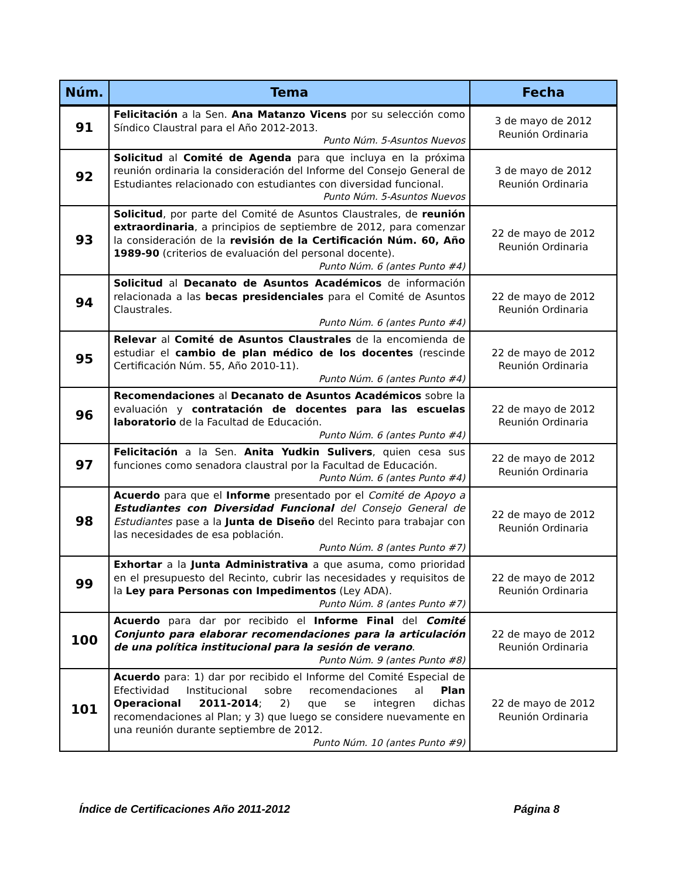| Núm. | Tema | Fecha |
| --- | --- | --- |
| 91 | Felicitación a la Sen. Ana Matanzo Vicens por su selección como Síndico Claustral para el Año 2012-2013. Punto Núm. 5-Asuntos Nuevos | 3 de mayo de 2012 Reunión Ordinaria |
| 92 | Solicitud al Comité de Agenda para que incluya en la próxima reunión ordinaria la consideración del Informe del Consejo General de Estudiantes relacionado con estudiantes con diversidad funcional. Punto Núm. 5-Asuntos Nuevos | 3 de mayo de 2012 Reunión Ordinaria |
| 93 | Solicitud , por parte del Comité de Asuntos Claustrales, de reunión extraordinaria , a principios de septiembre de 2012, para comenzar la consideración de la revisión de la Certificación Núm. 60, Año 1989-90 (criterios de evaluación del personal docente). Punto Núm. 6 (antes Punto #4) | 22 de mayo de 2012 Reunión Ordinaria |
| 94 | Solicitud al Decanato de Asuntos Académicos de información relacionada a las becas presidenciales para el Comité de Asuntos Claustrales. Punto Núm. 6 (antes Punto #4) | 22 de mayo de 2012 Reunión Ordinaria |
| 95 | Relevar al Comité de Asuntos Claustrales de la encomienda de estudiar el cambio de plan médico de los docentes (rescinde Certificación Núm. 55, Año 2010-11). Punto Núm. 6 (antes Punto #4) | 22 de mayo de 2012 Reunión Ordinaria |
| 96 | Recomendaciones al Decanato de Asuntos Académicos sobre la evaluación y contratación de docentes para las escuelas laboratorio de la Facultad de Educación. Punto Núm. 6 (antes Punto #4) | 22 de mayo de 2012 Reunión Ordinaria |
| 97 | Felicitación a la Sen. Anita Yudkin Sulivers , quien cesa sus funciones como senadora claustral por la Facultad de Educación. Punto Núm. 6 (antes Punto #4) | 22 de mayo de 2012 Reunión Ordinaria |
| 98 | Acuerdo para que el Informe presentado por el Comité de Apoyo a Estudiantes con Diversidad Funcional del Consejo General de Estudiantes pase a la Junta de Diseño del Recinto para trabajar con las necesidades de esa población. Punto Núm. 8 (antes Punto #7) | 22 de mayo de 2012 Reunión Ordinaria |
| 99 | Exhortar a la Junta Administrativa a que asuma, como prioridad en el presupuesto del Recinto, cubrir las necesidades y requisitos de la Ley para Personas con Impedimentos (Ley ADA). Punto Núm. 8 (antes Punto #7) | 22 de mayo de 2012 Reunión Ordinaria |
| 100 | Acuerdo para dar por recibido el Informe Final del Comité Conjunto para elaborar recomendaciones para la articulación de una política institucional para la sesión de verano . Punto Núm. 9 (antes Punto #8) | 22 de mayo de 2012 Reunión Ordinaria |
| 101 | Acuerdo para: 1) dar por recibido el Informe del Comité Especial de Efectividad Institucional sobre recomendaciones al Plan Operacional 2011-2014 ; 2) que se integren dichas recomendaciones al Plan; y 3) que luego se considere nuevamente en una reunión durante septiembre de 2012. Punto Núm. 10 (antes Punto #9) | 22 de mayo de 2012 Reunión Ordinaria |
Índice de Certificaciones Año 2011-2012 Página 8